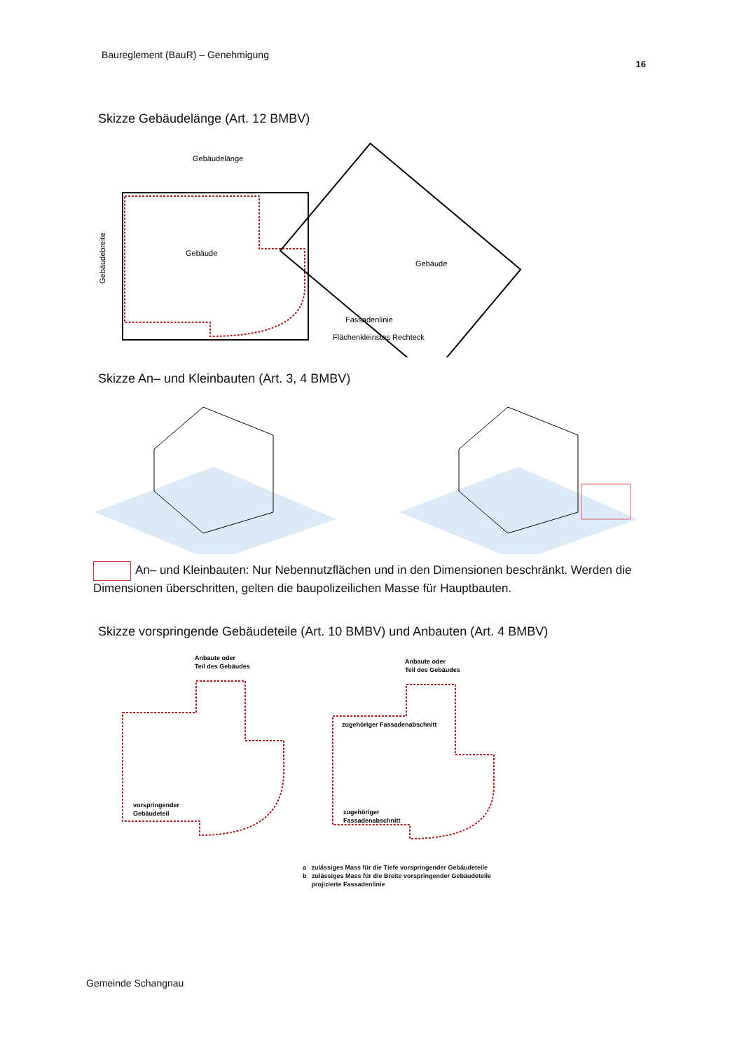Baureglement (BauR) – Genehmigung
16
Skizze Gebäudelänge (Art. 12 BMBV)
Gebäudelänge
Gebäude
Gebäudebreite
Gebäude
Fassadenlinie
Flächenkleinstes Rechteck
Skizze An– und Kleinbauten (Art. 3, 4 BMBV)
An– und Kleinbauten: Nur Nebennutzflächen und in den Dimensionen beschränkt. Werden die Dimensionen überschritten, gelten die baupolizeilichen Masse für Hauptbauten.
Skizze vorspringende Gebäudeteile (Art. 10 BMBV) und Anbauten (Art. 4 BMBV)
Anbaute oder
Teil des Gebäudes
vorspringender
Gebäudeteil
Anbaute oder
Teil des Gebäudes
zugehöriger Fassadenabschnitt
zugehöriger
Fassadenabschnitt
a zulässiges Mass für die Tiefe vorspringender Gebäudeteile
b zulässiges Mass für die Breite vorspringender Gebäudeteile
projizierte Fassadenlinie
Gemeinde Schangnau